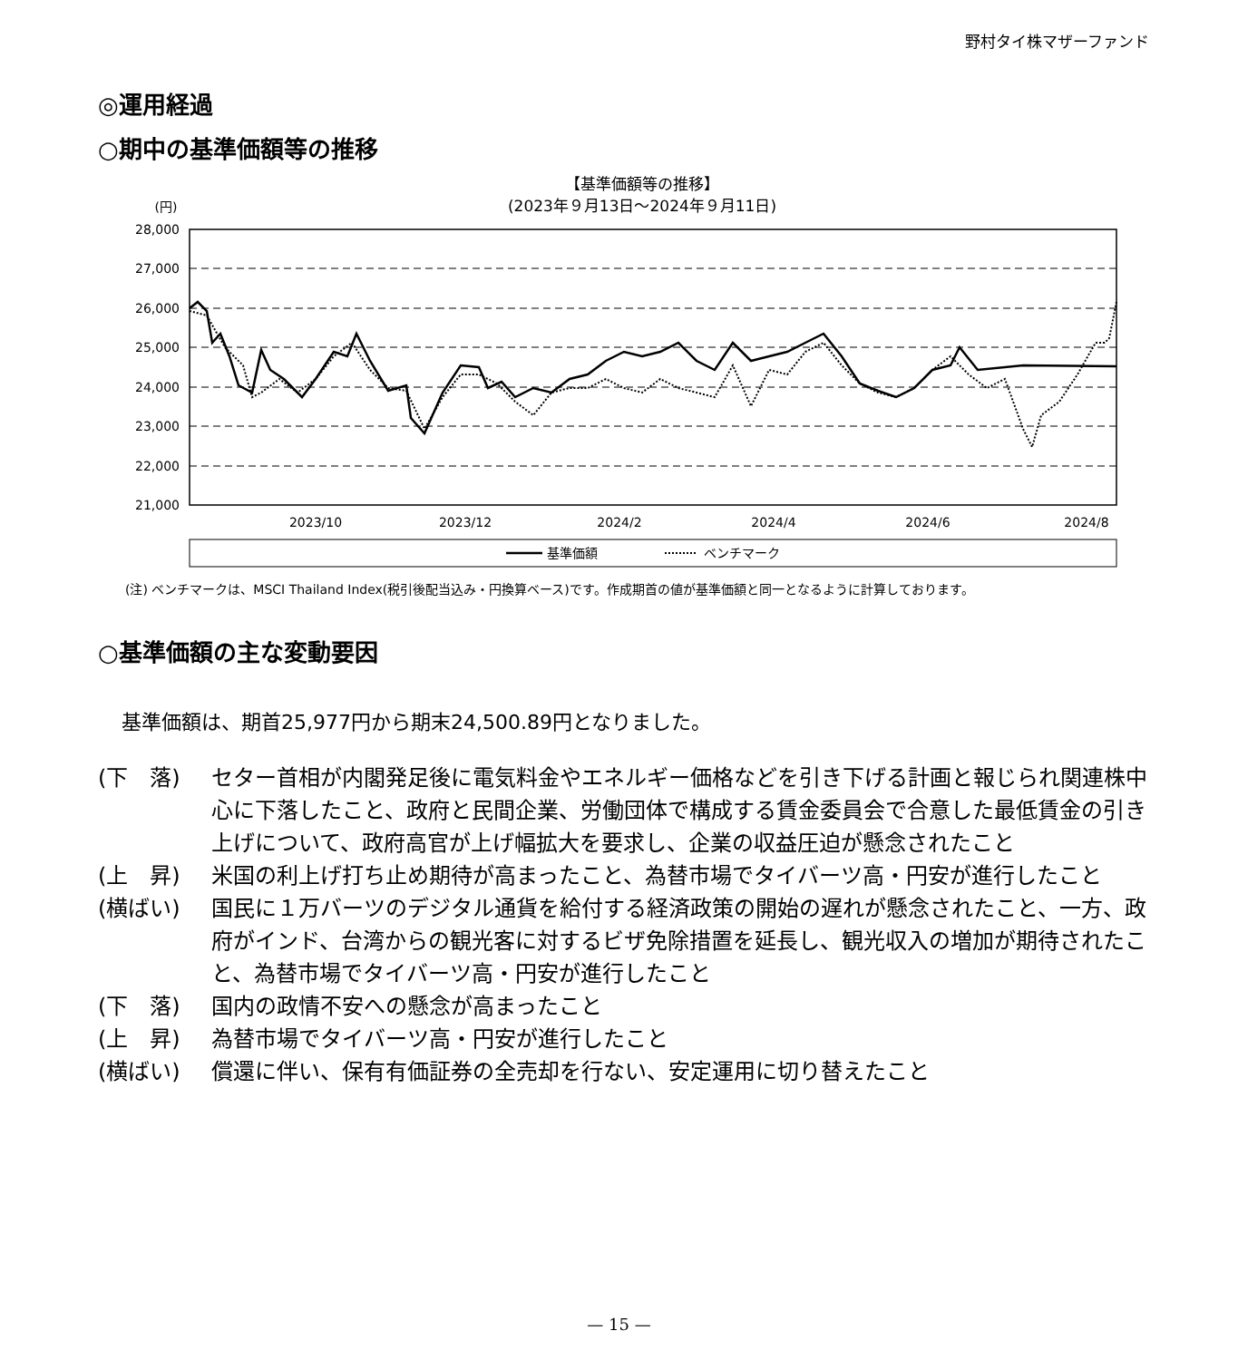野村タイ株マザーファンド
◎運用経過
○期中の基準価額等の推移
【基準価額等の推移】
(2023年９月13日～2024年９月11日)
(円)
28,000
27,000
26,000
25,000
24,000
23,000
22,000
21,000
2023/10
2023/12
2024/2
2024/4
2024/6
2024/8
基準価額
ベンチマーク
(注) ベンチマークは、MSCI Thailand Index(税引後配当込み・円換算ベース)です。作成期首の値が基準価額と同一となるように計算しております。
○基準価額の主な変動要因
基準価額は、期首25,977円から期末24,500.89円となりました。
(下　落) セター首相が内閣発足後に電気料金やエネルギー価格などを引き下げる計画と報じられ関連株中心に下落したこと、政府と民間企業、労働団体で構成する賃金委員会で合意した最低賃金の引き上げについて、政府高官が上げ幅拡大を要求し、企業の収益圧迫が懸念されたこと
(上　昇) 米国の利上げ打ち止め期待が高まったこと、為替市場でタイバーツ高・円安が進行したこと
(横ばい) 国民に１万バーツのデジタル通貨を給付する経済政策の開始の遅れが懸念されたこと、一方、政府がインド、台湾からの観光客に対するビザ免除措置を延長し、観光収入の増加が期待されたこと、為替市場でタイバーツ高・円安が進行したこと
(下　落) 国内の政情不安への懸念が高まったこと
(上　昇) 為替市場でタイバーツ高・円安が進行したこと
(横ばい) 償還に伴い、保有有価証券の全売却を行ない、安定運用に切り替えたこと
— 15 —